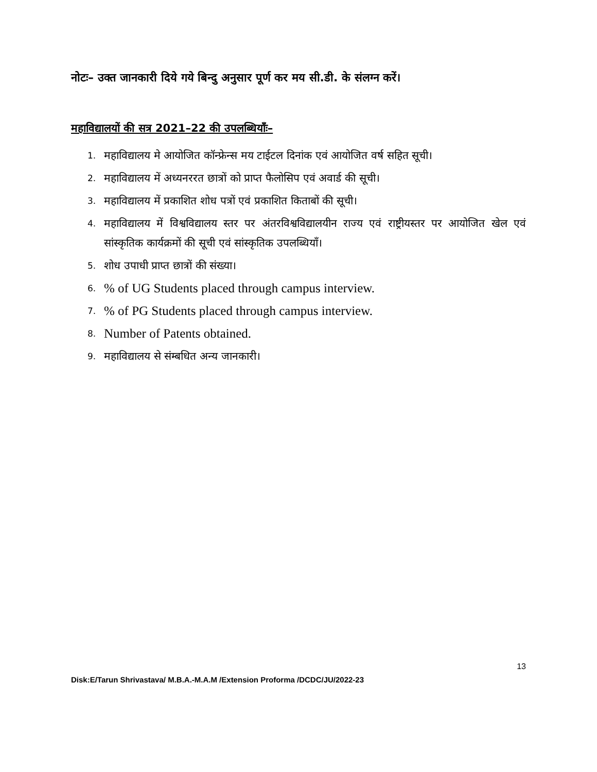नोटः– उक्त जानकारी दिये गये बिन्दु अनुसार पूर्ण कर मय सी.डी. के संलग्न करें।
महाविद्यालयों की सत्र 2021–22 की उपलब्धियाँः–
1. महाविद्यालय मे आयोजित कॉन्फ्रेन्स मय टाईटल दिनांक एवं आयोजित वर्ष सहित सूची।
2. महाविद्यालय में अध्यनररत छात्रों को प्राप्त फैलोसिप एवं अवार्ड की सूची।
3. महाविद्यालय में प्रकाशित शोध पत्रों एवं प्रकाशित किताबों की सूची।
4. महाविद्यालय में विश्वविद्यालय स्तर पर अंतरविश्वविद्यालयीन राज्य एवं राष्ट्रीयस्तर पर आयोजित खेल एवं सांस्कृतिक कार्यक्रमों की सूची एवं सांस्कृतिक उपलब्धियाँ।
5. शोध उपाधी प्राप्त छात्रों की संख्या।
6.% of UG Students placed through campus interview.
7.% of PG Students placed through campus interview.
8. Number of Patents obtained.
9. महाविद्यालय से संम्बधित अन्य जानकारी।
13
Disk:E/Tarun Shrivastava/ M.B.A.-M.A.M /Extension Proforma /DCDC/JU/2022-23